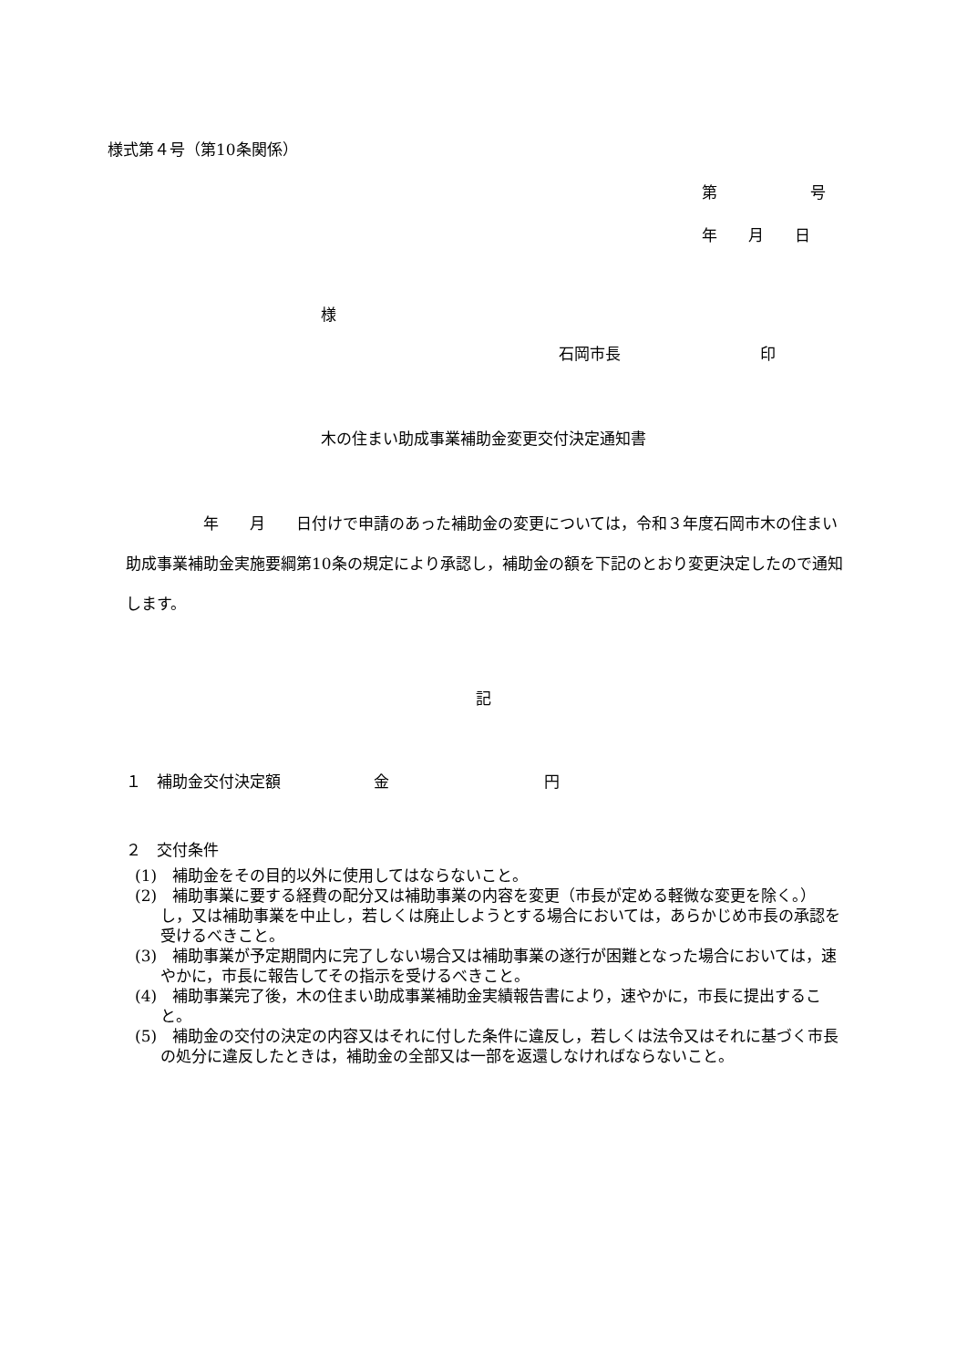様式第４号（第10条関係）
第　　　　　　号
年　　月　　日
様
石岡市長　　　　　　　　　印
木の住まい助成事業補助金変更交付決定通知書
　　　　　年　　月　　日付けで申請のあった補助金の変更については，令和３年度石岡市木の住まい助成事業補助金実施要綱第10条の規定により承認し，補助金の額を下記のとおり変更決定したので通知します。
記
１　補助金交付決定額　　　　　　金　　　　　　　　　　円
２　交付条件
(1)　補助金をその目的以外に使用してはならないこと。
(2)　補助事業に要する経費の配分又は補助事業の内容を変更（市長が定める軽微な変更を除く。）し，又は補助事業を中止し，若しくは廃止しようとする場合においては，あらかじめ市長の承認を受けるべきこと。
(3)　補助事業が予定期間内に完了しない場合又は補助事業の遂行が困難となった場合においては，速やかに，市長に報告してその指示を受けるべきこと。
(4)　補助事業完了後，木の住まい助成事業補助金実績報告書により，速やかに，市長に提出すること。
(5)　補助金の交付の決定の内容又はそれに付した条件に違反し，若しくは法令又はそれに基づく市長の処分に違反したときは，補助金の全部又は一部を返還しなければならないこと。